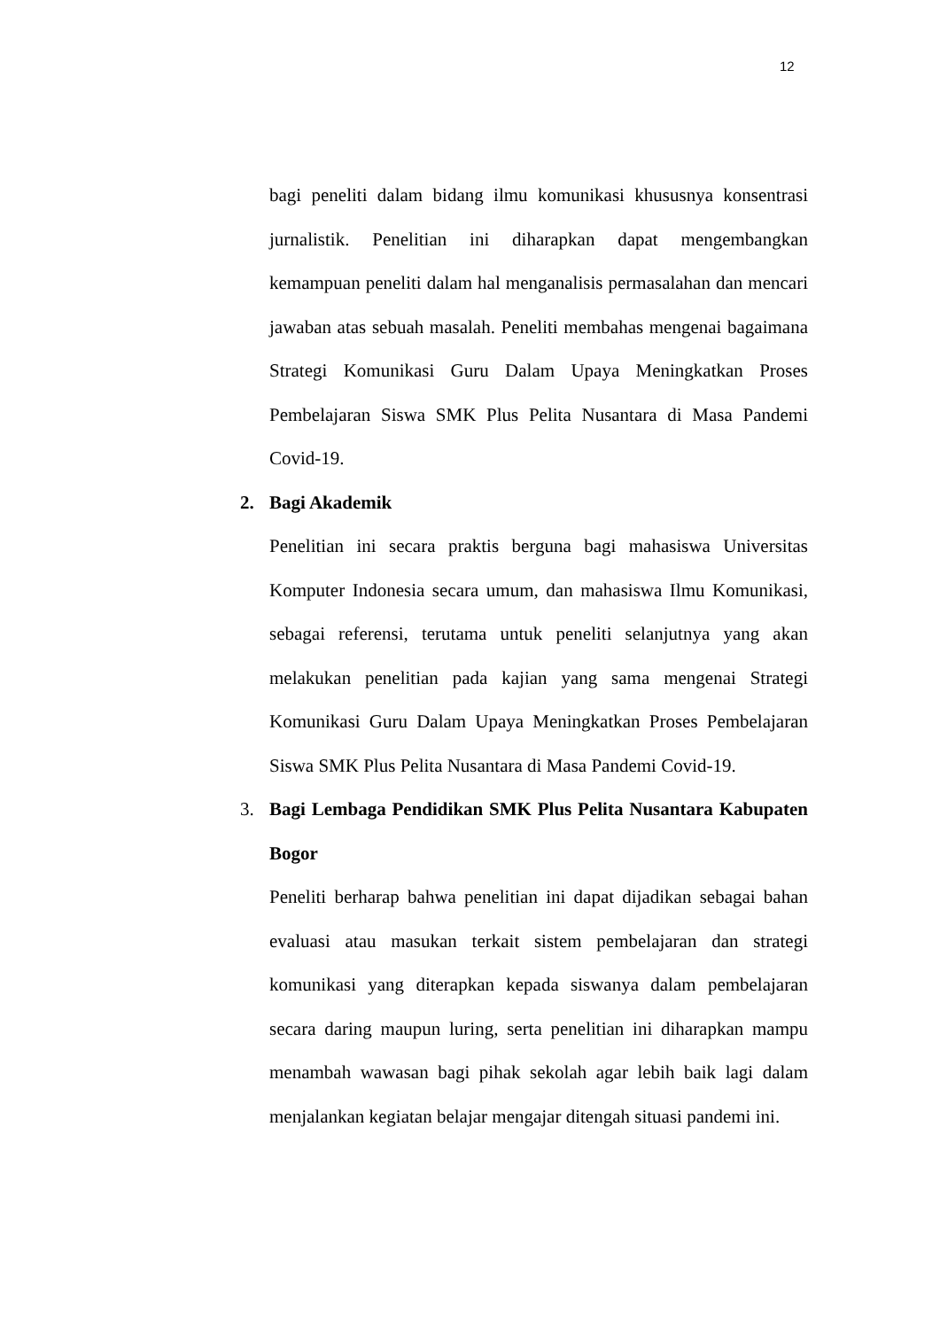12
bagi peneliti dalam bidang ilmu komunikasi khususnya konsentrasi jurnalistik. Penelitian ini diharapkan dapat mengembangkan kemampuan peneliti dalam hal menganalisis permasalahan dan mencari jawaban atas sebuah masalah. Peneliti membahas mengenai bagaimana Strategi Komunikasi Guru Dalam Upaya Meningkatkan Proses Pembelajaran Siswa SMK Plus Pelita Nusantara di Masa Pandemi Covid-19.
2. Bagi Akademik
Penelitian ini secara praktis berguna bagi mahasiswa Universitas Komputer Indonesia secara umum, dan mahasiswa Ilmu Komunikasi, sebagai referensi, terutama untuk peneliti selanjutnya yang akan melakukan penelitian pada kajian yang sama mengenai Strategi Komunikasi Guru Dalam Upaya Meningkatkan Proses Pembelajaran Siswa SMK Plus Pelita Nusantara di Masa Pandemi Covid-19.
3. Bagi Lembaga Pendidikan SMK Plus Pelita Nusantara Kabupaten Bogor
Peneliti berharap bahwa penelitian ini dapat dijadikan sebagai bahan evaluasi atau masukan terkait sistem pembelajaran dan strategi komunikasi yang diterapkan kepada siswanya dalam pembelajaran secara daring maupun luring, serta penelitian ini diharapkan mampu menambah wawasan bagi pihak sekolah agar lebih baik lagi dalam menjalankan kegiatan belajar mengajar ditengah situasi pandemi ini.